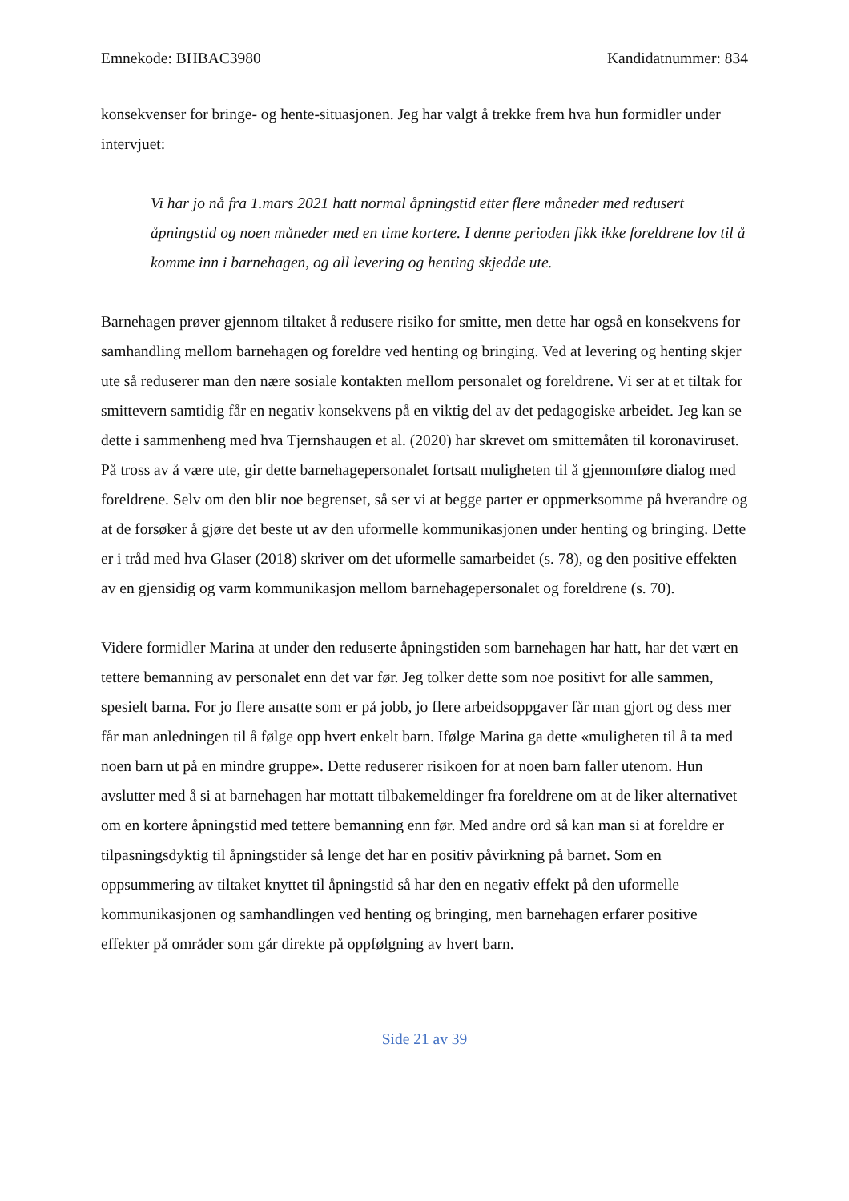Emnekode: BHBAC3980 Kandidatnummer: 834
konsekvenser for bringe- og hente-situasjonen. Jeg har valgt å trekke frem hva hun formidler under intervjuet:
Vi har jo nå fra 1.mars 2021 hatt normal åpningstid etter flere måneder med redusert åpningstid og noen måneder med en time kortere. I denne perioden fikk ikke foreldrene lov til å komme inn i barnehagen, og all levering og henting skjedde ute.
Barnehagen prøver gjennom tiltaket å redusere risiko for smitte, men dette har også en konsekvens for samhandling mellom barnehagen og foreldre ved henting og bringing. Ved at levering og henting skjer ute så reduserer man den nære sosiale kontakten mellom personalet og foreldrene. Vi ser at et tiltak for smittevern samtidig får en negativ konsekvens på en viktig del av det pedagogiske arbeidet. Jeg kan se dette i sammenheng med hva Tjernshaugen et al. (2020) har skrevet om smittemåten til koronaviruset. På tross av å være ute, gir dette barnehagepersonalet fortsatt muligheten til å gjennomføre dialog med foreldrene. Selv om den blir noe begrenset, så ser vi at begge parter er oppmerksomme på hverandre og at de forsøker å gjøre det beste ut av den uformelle kommunikasjonen under henting og bringing. Dette er i tråd med hva Glaser (2018) skriver om det uformelle samarbeidet (s. 78), og den positive effekten av en gjensidig og varm kommunikasjon mellom barnehagepersonalet og foreldrene (s. 70).
Videre formidler Marina at under den reduserte åpningstiden som barnehagen har hatt, har det vært en tettere bemanning av personalet enn det var før. Jeg tolker dette som noe positivt for alle sammen, spesielt barna. For jo flere ansatte som er på jobb, jo flere arbeidsoppgaver får man gjort og dess mer får man anledningen til å følge opp hvert enkelt barn. Ifølge Marina ga dette «muligheten til å ta med noen barn ut på en mindre gruppe». Dette reduserer risikoen for at noen barn faller utenom. Hun avslutter med å si at barnehagen har mottatt tilbakemeldinger fra foreldrene om at de liker alternativet om en kortere åpningstid med tettere bemanning enn før. Med andre ord så kan man si at foreldre er tilpasningsdyktig til åpningstider så lenge det har en positiv påvirkning på barnet. Som en oppsummering av tiltaket knyttet til åpningstid så har den en negativ effekt på den uformelle kommunikasjonen og samhandlingen ved henting og bringing, men barnehagen erfarer positive effekter på områder som går direkte på oppfølgning av hvert barn.
Side 21 av 39